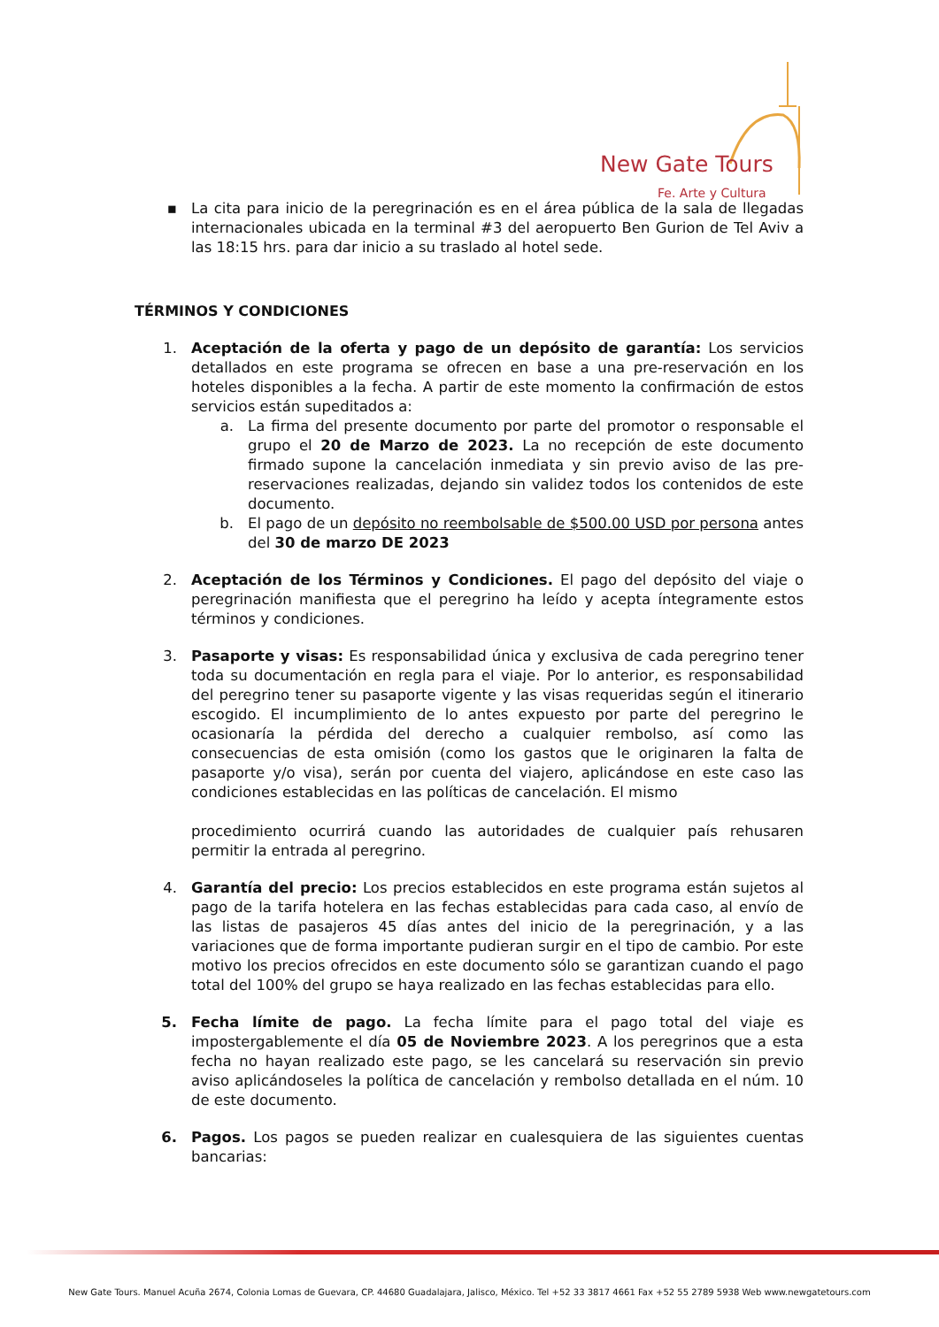New Gate Tours
Fe. Arte y Cultura
▪ La cita para inicio de la peregrinación es en el área pública de la sala de llegadas internacionales ubicada en la terminal #3 del aeropuerto Ben Gurion de Tel Aviv a las 18:15 hrs. para dar inicio a su traslado al hotel sede.
TÉRMINOS Y CONDICIONES
1. Aceptación de la oferta y pago de un depósito de garantía: Los servicios detallados en este programa se ofrecen en base a una pre-reservación en los hoteles disponibles a la fecha. A partir de este momento la confirmación de estos servicios están supeditados a:
a. La firma del presente documento por parte del promotor o responsable el grupo el 20 de Marzo de 2023. La no recepción de este documento firmado supone la cancelación inmediata y sin previo aviso de las pre-reservaciones realizadas, dejando sin validez todos los contenidos de este documento.
b. El pago de un depósito no reembolsable de $500.00 USD por persona antes del 30 de marzo DE 2023
2. Aceptación de los Términos y Condiciones. El pago del depósito del viaje o peregrinación manifiesta que el peregrino ha leído y acepta íntegramente estos términos y condiciones.
3. Pasaporte y visas: Es responsabilidad única y exclusiva de cada peregrino tener toda su documentación en regla para el viaje. Por lo anterior, es responsabilidad del peregrino tener su pasaporte vigente y las visas requeridas según el itinerario escogido. El incumplimiento de lo antes expuesto por parte del peregrino le ocasionaría la pérdida del derecho a cualquier rembolso, así como las consecuencias de esta omisión (como los gastos que le originaren la falta de pasaporte y/o visa), serán por cuenta del viajero, aplicándose en este caso las condiciones establecidas en las políticas de cancelación. El mismo
procedimiento ocurrirá cuando las autoridades de cualquier país rehusaren permitir la entrada al peregrino.
4. Garantía del precio: Los precios establecidos en este programa están sujetos al pago de la tarifa hotelera en las fechas establecidas para cada caso, al envío de las listas de pasajeros 45 días antes del inicio de la peregrinación, y a las variaciones que de forma importante pudieran surgir en el tipo de cambio. Por este motivo los precios ofrecidos en este documento sólo se garantizan cuando el pago total del 100% del grupo se haya realizado en las fechas establecidas para ello.
5. Fecha límite de pago. La fecha límite para el pago total del viaje es impostergablemente el día 05 de Noviembre 2023. A los peregrinos que a esta fecha no hayan realizado este pago, se les cancelará su reservación sin previo aviso aplicándoseles la política de cancelación y rembolso detallada en el núm. 10 de este documento.
6. Pagos. Los pagos se pueden realizar en cualesquiera de las siguientes cuentas bancarias:
New Gate Tours. Manuel Acuña 2674, Colonia Lomas de Guevara, CP. 44680 Guadalajara, Jalisco, México. Tel +52 33 3817 4661 Fax +52 55 2789 5938 Web www.newgatetours.com